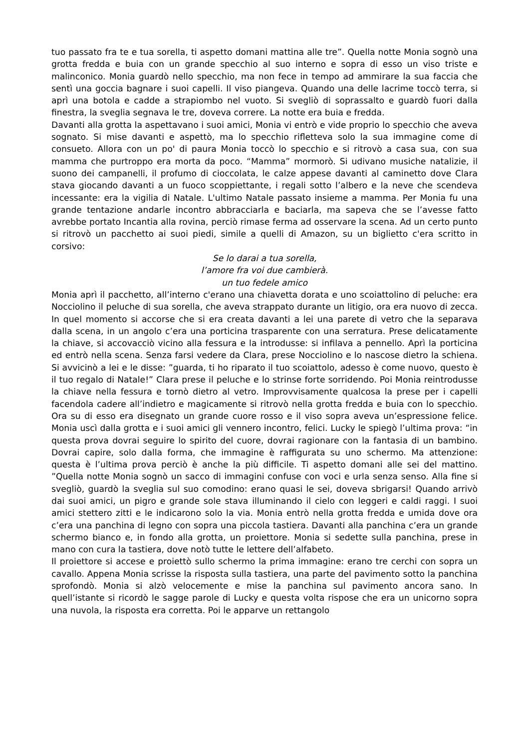tuo passato fra te e tua sorella, ti aspetto domani mattina alle tre”. Quella notte Monia sognò una grotta fredda e buia con un grande specchio al suo interno e sopra di esso un viso triste e malinconico. Monia guardò nello specchio, ma non fece in tempo ad ammirare la sua faccia che sentì una goccia bagnare i suoi capelli. Il viso piangeva. Quando una delle lacrime toccò terra, si aprì una botola e cadde a strapiombo nel vuoto. Si svegliò di soprassalto e guardò fuori dalla finestra, la sveglia segnava le tre, doveva correre. La notte era buia e fredda.
Davanti alla grotta la aspettavano i suoi amici, Monia vi entrò e vide proprio lo specchio che aveva sognato. Si mise davanti e aspettò, ma lo specchio rifletteva solo la sua immagine come di consueto. Allora con un po' di paura Monia toccò lo specchio e si ritrovò a casa sua, con sua mamma che purtroppo era morta da poco. “Mamma” mormorò. Si udivano musiche natalizie, il suono dei campanelli, il profumo di cioccolata, le calze appese davanti al caminetto dove Clara stava giocando davanti a un fuoco scoppiettante, i regali sotto l’albero e la neve che scendeva incessante: era la vigilia di Natale. L'ultimo Natale passato insieme a mamma. Per Monia fu una grande tentazione andarle incontro abbracciarla e baciarla, ma sapeva che se l’avesse fatto avrebbe portato Incantia alla rovina, perciò rimase ferma ad osservare la scena. Ad un certo punto si ritrovò un pacchetto ai suoi piedi, simile a quelli di Amazon, su un biglietto c'era scritto in corsivo:
Se lo darai a tua sorella,
l’amore fra voi due cambierà.
un tuo fedele amico
Monia aprì il pacchetto, all’interno c'erano una chiavetta dorata e uno scoiattolino di peluche: era Nocciolino il peluche di sua sorella, che aveva strappato durante un litigio, ora era nuovo di zecca. In quel momento si accorse che si era creata davanti a lei una parete di vetro che la separava dalla scena, in un angolo c’era una porticina trasparente con una serratura. Prese delicatamente la chiave, si accovacciò vicino alla fessura e la introdusse: si infilava a pennello. Aprì la porticina ed entrò nella scena. Senza farsi vedere da Clara, prese Nocciolino e lo nascose dietro la schiena. Si avvicinò a lei e le disse: ”guarda, ti ho riparato il tuo scoiattolo, adesso è come nuovo, questo è il tuo regalo di Natale!” Clara prese il peluche e lo strinse forte sorridendo. Poi Monia reintrodusse la chiave nella fessura e tornò dietro al vetro. Improvvisamente qualcosa la prese per i capelli facendola cadere all’indietro e magicamente si ritrovò nella grotta fredda e buia con lo specchio. Ora su di esso era disegnato un grande cuore rosso e il viso sopra aveva un’espressione felice. Monia uscì dalla grotta e i suoi amici gli vennero incontro, felici. Lucky le spiegò l’ultima prova: “in questa prova dovrai seguire lo spirito del cuore, dovrai ragionare con la fantasia di un bambino. Dovrai capire, solo dalla forma, che immagine è raffigurata su uno schermo. Ma attenzione: questa è l’ultima prova perciò è anche la più difficile. Ti aspetto domani alle sei del mattino. ”Quella notte Monia sognò un sacco di immagini confuse con voci e urla senza senso. Alla fine si svegliò, guardò la sveglia sul suo comodino: erano quasi le sei, doveva sbrigarsi! Quando arrivò dai suoi amici, un pigro e grande sole stava illuminando il cielo con leggeri e caldi raggi. I suoi amici stettero zitti e le indicarono solo la via. Monia entrò nella grotta fredda e umida dove ora c’era una panchina di legno con sopra una piccola tastiera. Davanti alla panchina c’era un grande schermo bianco e, in fondo alla grotta, un proiettore. Monia si sedette sulla panchina, prese in mano con cura la tastiera, dove notò tutte le lettere dell’alfabeto.
Il proiettore si accese e proiettò sullo schermo la prima immagine: erano tre cerchi con sopra un cavallo. Appena Monia scrisse la risposta sulla tastiera, una parte del pavimento sotto la panchina sprofondò. Monia si alzò velocemente e mise la panchina sul pavimento ancora sano. In quell’istante si ricordò le sagge parole di Lucky e questa volta rispose che era un unicorno sopra una nuvola, la risposta era corretta. Poi le apparve un rettangolo